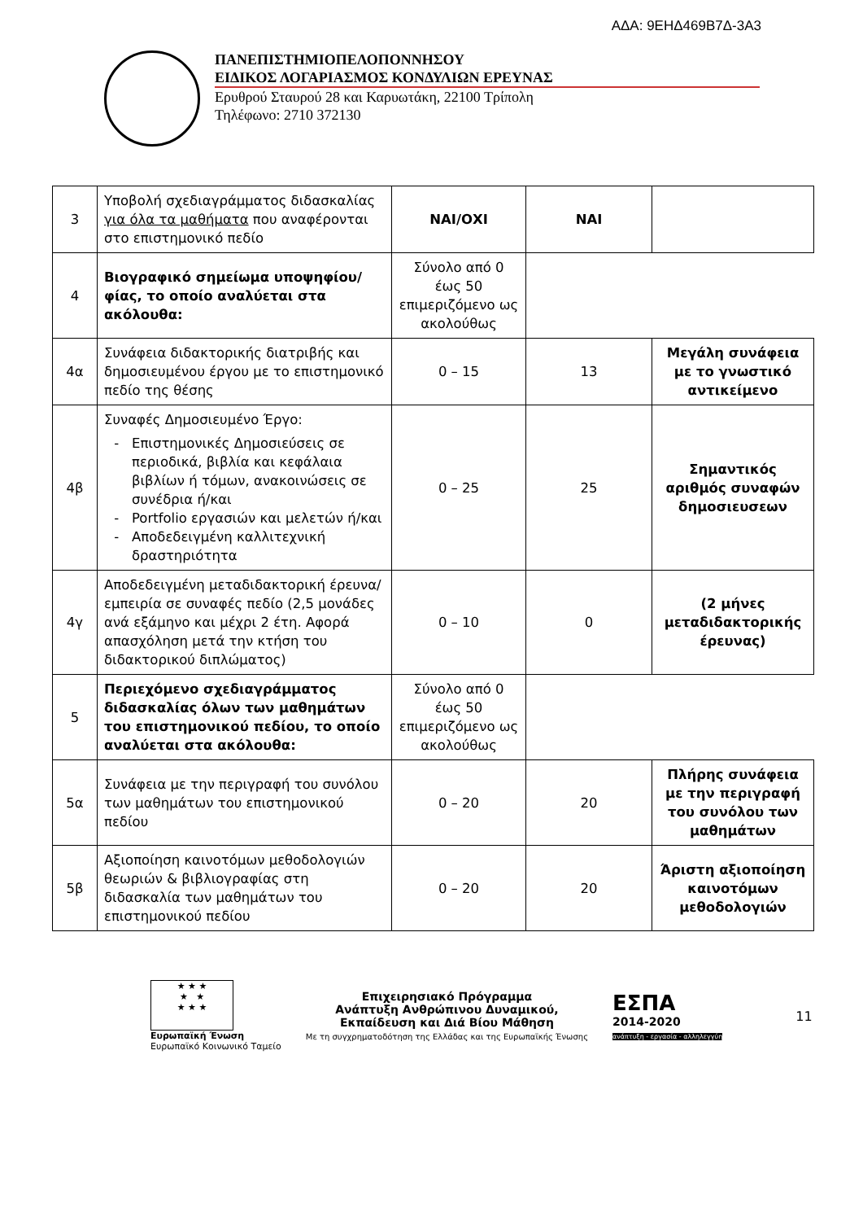ΑΔΑ: 9ΕΗΔ469Β7Δ-3Α3
ΠΑΝΕΠΙΣΤΗΜΙΟΠΕΛΟΠΟΝΝΗΣΟΥ
ΕΙΔΙΚΟΣ ΛΟΓΑΡΙΑΣΜΟΣ ΚΟΝΔΥΛΙΩΝ ΕΡΕΥΝΑΣ
Ερυθρού Σταυρού 28 και Καρυωτάκη, 22100 Τρίπολη
Τηλέφωνο: 2710 372130
| 3 | Υποβολή σχεδιαγράμματος διδασκαλίας για όλα τα μαθήματα που αναφέρονται στο επιστημονικό πεδίο | ΝΑΙ/ΟΧΙ | ΝΑΙ | |
| 4 | Βιογραφικό σημείωμα υποψηφίου/φίας, το οποίο αναλύεται στα ακόλουθα: | Σύνολο από 0 έως 50 επιμεριζόμενο ως ακολούθως | | |
| 4α | Συνάφεια διδακτορικής διατριβής και δημοσιευμένου έργου με το επιστημονικό πεδίο της θέσης | 0 – 15 | 13 | Μεγάλη συνάφεια με το γνωστικό αντικείμενο |
| 4β | Συναφές Δημοσιευμένο Έργο: Επιστημονικές Δημοσιεύσεις σε περιοδικά, βιβλία και κεφάλαια βιβλίων ή τόμων, ανακοινώσεις σε συνέδρια ή/και Portfolio εργασιών και μελετών ή/και Αποδεδειγμένη καλλιτεχνική δραστηριότητα | 0 – 25 | 25 | Σημαντικός αριθμός συναφών δημοσιευσεων |
| 4γ | Αποδεδειγμένη μεταδιδακτορική έρευνα/εμπειρία σε συναφές πεδίο (2,5 μονάδες ανά εξάμηνο και μέχρι 2 έτη. Αφορά απασχόληση μετά την κτήση του διδακτορικού διπλώματος) | 0 – 10 | 0 | (2 μήνες μεταδιδακτορικής έρευνας) |
| 5 | Περιεχόμενο σχεδιαγράμματος διδασκαλίας όλων των μαθημάτων του επιστημονικού πεδίου, το οποίο αναλύεται στα ακόλουθα: | Σύνολο από 0 έως 50 επιμεριζόμενο ως ακολούθως | | |
| 5α | Συνάφεια με την περιγραφή του συνόλου των μαθημάτων του επιστημονικού πεδίου | 0 – 20 | 20 | Πλήρης συνάφεια με την περιγραφή του συνόλου των μαθημάτων |
| 5β | Αξιοποίηση καινοτόμων μεθοδολογιών θεωριών & βιβλιογραφίας στη διδασκαλία των μαθημάτων του επιστημονικού πεδίου | 0 – 20 | 20 | Άριστη αξιοποίηση καινοτόμων μεθοδολογιών |
★ ★ ★
★ ★
★ ★ ★
Ευρωπαϊκή Ένωση
Ευρωπαϊκό Κοινωνικό Ταμείο
Επιχειρησιακό Πρόγραμμα
Ανάπτυξη Ανθρώπινου Δυναμικού,
Εκπαίδευση και Διά Βίου Μάθηση
Με τη συγχρηματοδότηση της Ελλάδας και της Ευρωπαϊκής Ένωσης
ΕΣΠΑ
2014-2020
ανάπτυξη - εργασία - αλληλεγγύη
11